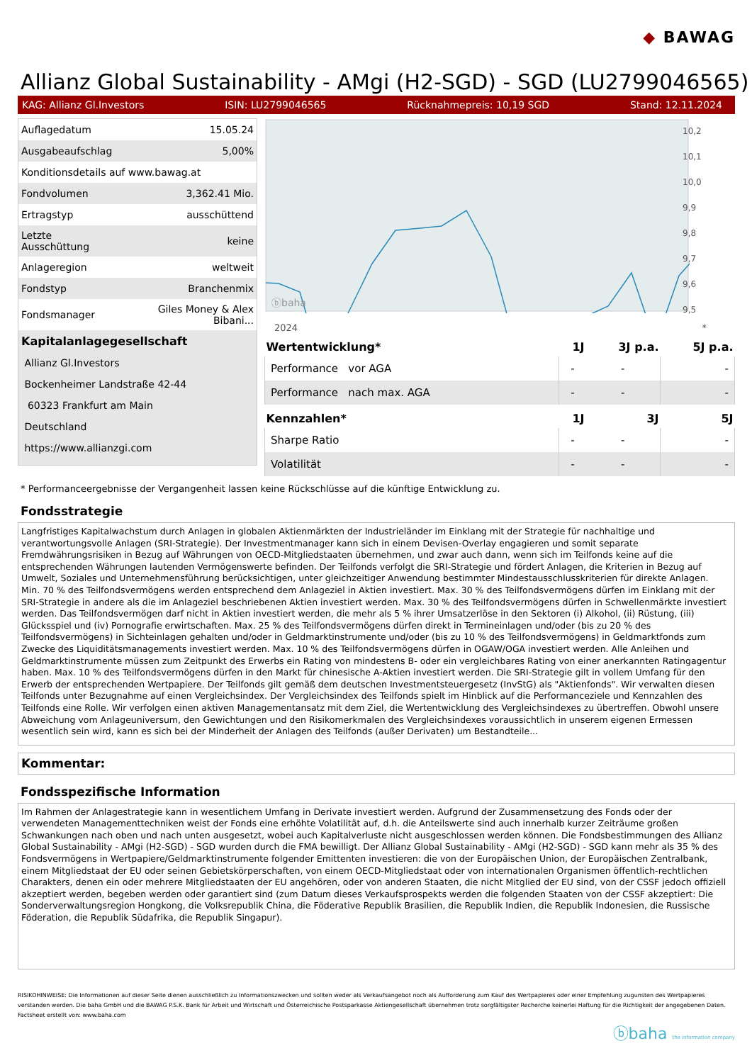◆ BAWAG
Allianz Global Sustainability - AMgi (H2-SGD) - SGD (LU2799046565)
KAG: Allianz Gl.Investors ISIN: LU2799046565 Rücknahmepreis: 10,19 SGD Stand: 12.11.2024
| Auflagedatum | 15.05.24 |
| Ausgabeaufschlag | 5,00% |
| Konditionsdetails auf www.bawag.at | |
| Fondvolumen | 3,362.41 Mio. |
| Ertragstyp | ausschüttend |
| Letzte Ausschüttung | keine |
| Anlageregion | weltweit |
| Fondstyp | Branchenmix |
| Fondsmanager | Giles Money & Alex Bibani... |
| Kapitalanlagegesellschaft | |
| Allianz Gl.Investors | |
| Bockenheimer Landstraße 42-44 | |
| 60323 Frankfurt am Main | |
| Deutschland | |
| https://www.allianzgi.com | |
ⓑbaha
10,2
10,1
10,0
9,9
9,8
9,7
9,6
9,5
2024 *
| Wertentwicklung* | 1J | 3J p.a. | 5J p.a. |
| --- | --- | --- | --- |
| Performance vor AGA | - | - | - |
| Performance nach max. AGA | - | - | - |
| Kennzahlen* | 1J | 3J | 5J |
| Sharpe Ratio | - | - | - |
| Volatilität | - | - | - |
* Performanceergebnisse der Vergangenheit lassen keine Rückschlüsse auf die künftige Entwicklung zu.
Fondsstrategie
Langfristiges Kapitalwachstum durch Anlagen in globalen Aktienmärkten der Industrieländer im Einklang mit der Strategie für nachhaltige und verantwortungsvolle Anlagen (SRI-Strategie). Der Investmentmanager kann sich in einem Devisen-Overlay engagieren und somit separate Fremdwährungsrisiken in Bezug auf Währungen von OECD-Mitgliedstaaten übernehmen, und zwar auch dann, wenn sich im Teilfonds keine auf die entsprechenden Währungen lautenden Vermögenswerte befinden. Der Teilfonds verfolgt die SRI-Strategie und fördert Anlagen, die Kriterien in Bezug auf Umwelt, Soziales und Unternehmensführung berücksichtigen, unter gleichzeitiger Anwendung bestimmter Mindestausschlusskriterien für direkte Anlagen.
Min. 70 % des Teilfondsvermögens werden entsprechend dem Anlageziel in Aktien investiert. Max. 30 % des Teilfondsvermögens dürfen im Einklang mit der SRI-Strategie in andere als die im Anlageziel beschriebenen Aktien investiert werden. Max. 30 % des Teilfondsvermögens dürfen in Schwellenmärkte investiert werden. Das Teilfondsvermögen darf nicht in Aktien investiert werden, die mehr als 5 % ihrer Umsatzerlöse in den Sektoren (i) Alkohol, (ii) Rüstung, (iii) Glücksspiel und (iv) Pornografie erwirtschaften. Max. 25 % des Teilfondsvermögens dürfen direkt in Termineinlagen und/oder (bis zu 20 % des Teilfondsvermögens) in Sichteinlagen gehalten und/oder in Geldmarktinstrumente und/oder (bis zu 10 % des Teilfondsvermögens) in Geldmarktfonds zum Zwecke des Liquiditätsmanagements investiert werden. Max. 10 % des Teilfondsvermögens dürfen in OGAW/OGA investiert werden. Alle Anleihen und Geldmarktinstrumente müssen zum Zeitpunkt des Erwerbs ein Rating von mindestens B- oder ein vergleichbares Rating von einer anerkannten Ratingagentur haben. Max. 10 % des Teilfondsvermögens dürfen in den Markt für chinesische A-Aktien investiert werden. Die SRI-Strategie gilt in vollem Umfang für den Erwerb der entsprechenden Wertpapiere. Der Teilfonds gilt gemäß dem deutschen Investmentsteuergesetz (InvStG) als "Aktienfonds". Wir verwalten diesen Teilfonds unter Bezugnahme auf einen Vergleichsindex. Der Vergleichsindex des Teilfonds spielt im Hinblick auf die Performanceziele und Kennzahlen des Teilfonds eine Rolle. Wir verfolgen einen aktiven Managementansatz mit dem Ziel, die Wertentwicklung des Vergleichsindexes zu übertreffen. Obwohl unsere Abweichung vom Anlageuniversum, den Gewichtungen und den Risikomerkmalen des Vergleichsindexes voraussichtlich in unserem eigenen Ermessen wesentlich sein wird, kann es sich bei der Minderheit der Anlagen des Teilfonds (außer Derivaten) um Bestandteile...
Kommentar:
Fondsspezifische Information
Im Rahmen der Anlagestrategie kann in wesentlichem Umfang in Derivate investiert werden. Aufgrund der Zusammensetzung des Fonds oder der verwendeten Managementtechniken weist der Fonds eine erhöhte Volatilität auf, d.h. die Anteilswerte sind auch innerhalb kurzer Zeiträume großen Schwankungen nach oben und nach unten ausgesetzt, wobei auch Kapitalverluste nicht ausgeschlossen werden können. Die Fondsbestimmungen des Allianz Global Sustainability - AMgi (H2-SGD) - SGD wurden durch die FMA bewilligt. Der Allianz Global Sustainability - AMgi (H2-SGD) - SGD kann mehr als 35 % des Fondsvermögens in Wertpapiere/Geldmarktinstrumente folgender Emittenten investieren: die von der Europäischen Union, der Europäischen Zentralbank, einem Mitgliedstaat der EU oder seinen Gebietskörperschaften, von einem OECD-Mitgliedstaat oder von internationalen Organismen öffentlich-rechtlichen Charakters, denen ein oder mehrere Mitgliedstaaten der EU angehören, oder von anderen Staaten, die nicht Mitglied der EU sind, von der CSSF jedoch offiziell akzeptiert werden, begeben werden oder garantiert sind (zum Datum dieses Verkaufsprospekts werden die folgenden Staaten von der CSSF akzeptiert: Die Sonderverwaltungsregion Hongkong, die Volksrepublik China, die Föderative Republik Brasilien, die Republik Indien, die Republik Indonesien, die Russische Föderation, die Republik Südafrika, die Republik Singapur).
RISIKOHINWEISE: Die Informationen auf dieser Seite dienen ausschließlich zu Informationszwecken und sollten weder als Verkaufsangebot noch als Aufforderung zum Kauf des Wertpapieres oder einer Empfehlung zugunsten des Wertpapieres verstanden werden. Die baha GmbH und die BAWAG P.S.K. Bank für Arbeit und Wirtschaft und Österreichische Postsparkasse Aktiengesellschaft übernehmen trotz sorgfältigster Recherche keinerlei Haftung für die Richtigkeit der angegebenen Daten.
Factsheet erstellt von: www.baha.com
ⓑbaha the information company